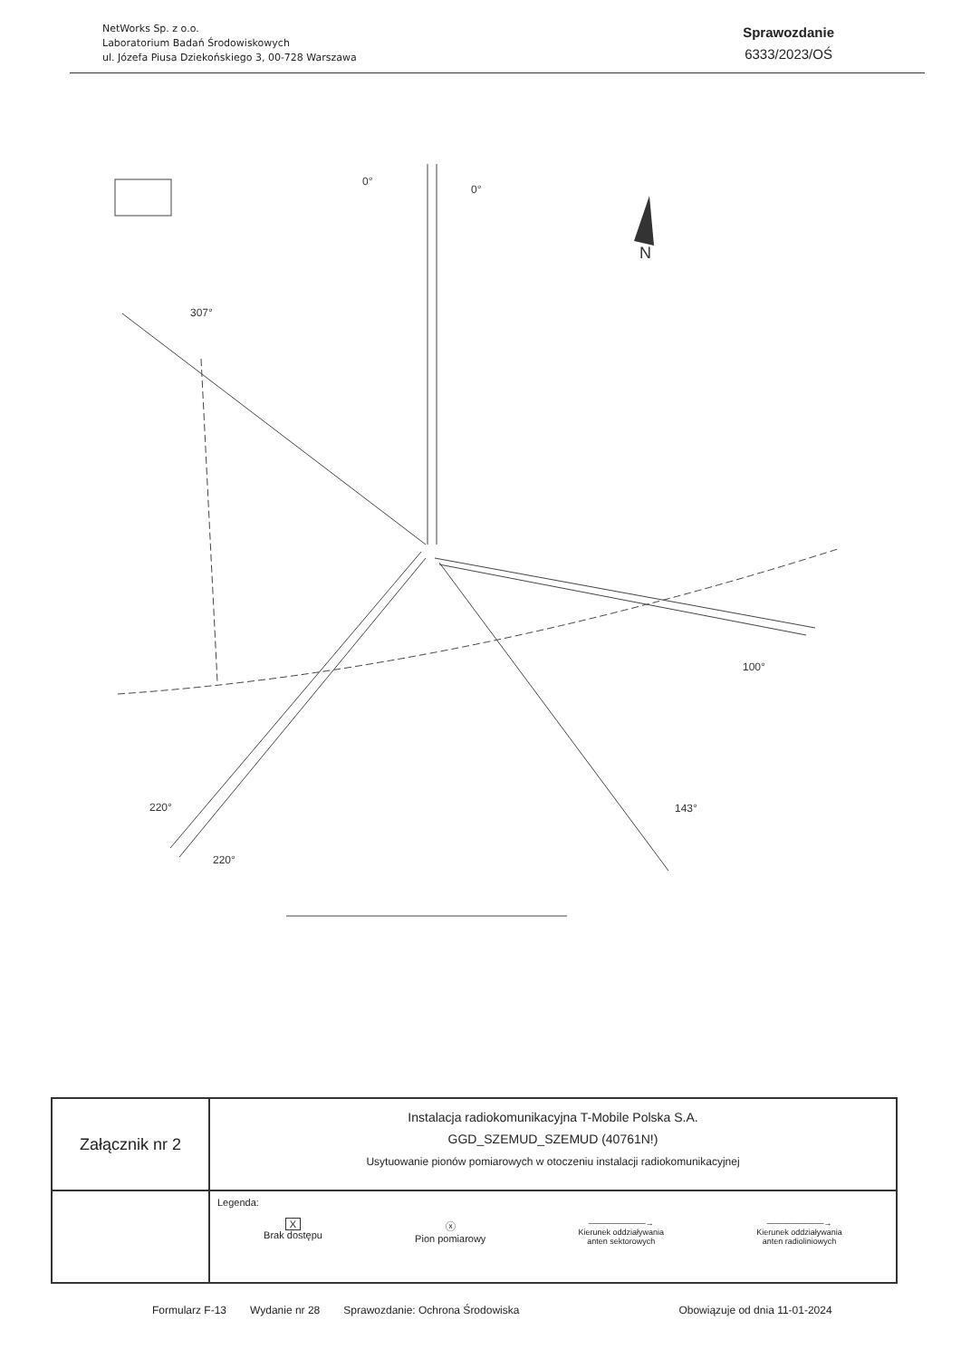NetWorks Sp. z o.o.
Laboratorium Badań Środowiskowych
ul. Józefa Piusa Dziekońskiego 3, 00-728 Warszawa
Sprawozdanie
6333/2023/OŚ
0°
0°
307°
100°
143°
220°
220°
N
| Załącznik nr 2 | Instalacja radiokomunikacyjna T-Mobile Polska S.A. GGD_SZEMUD_SZEMUD (40761N!) Usytuowanie pionów pomiarowych w otoczeniu instalacji radiokomunikacyjnej |
| | Legenda: X Brak dostępu ⓧ Pion pomiarowy ———————→ Kierunek oddziaływania anten sektorowych ———————→ Kierunek oddziaływania anten radioliniowych |
Formularz F-13 Wydanie nr 28 Sprawozdanie: Ochrona Środowiska Obowiązuje od dnia 11-01-2024